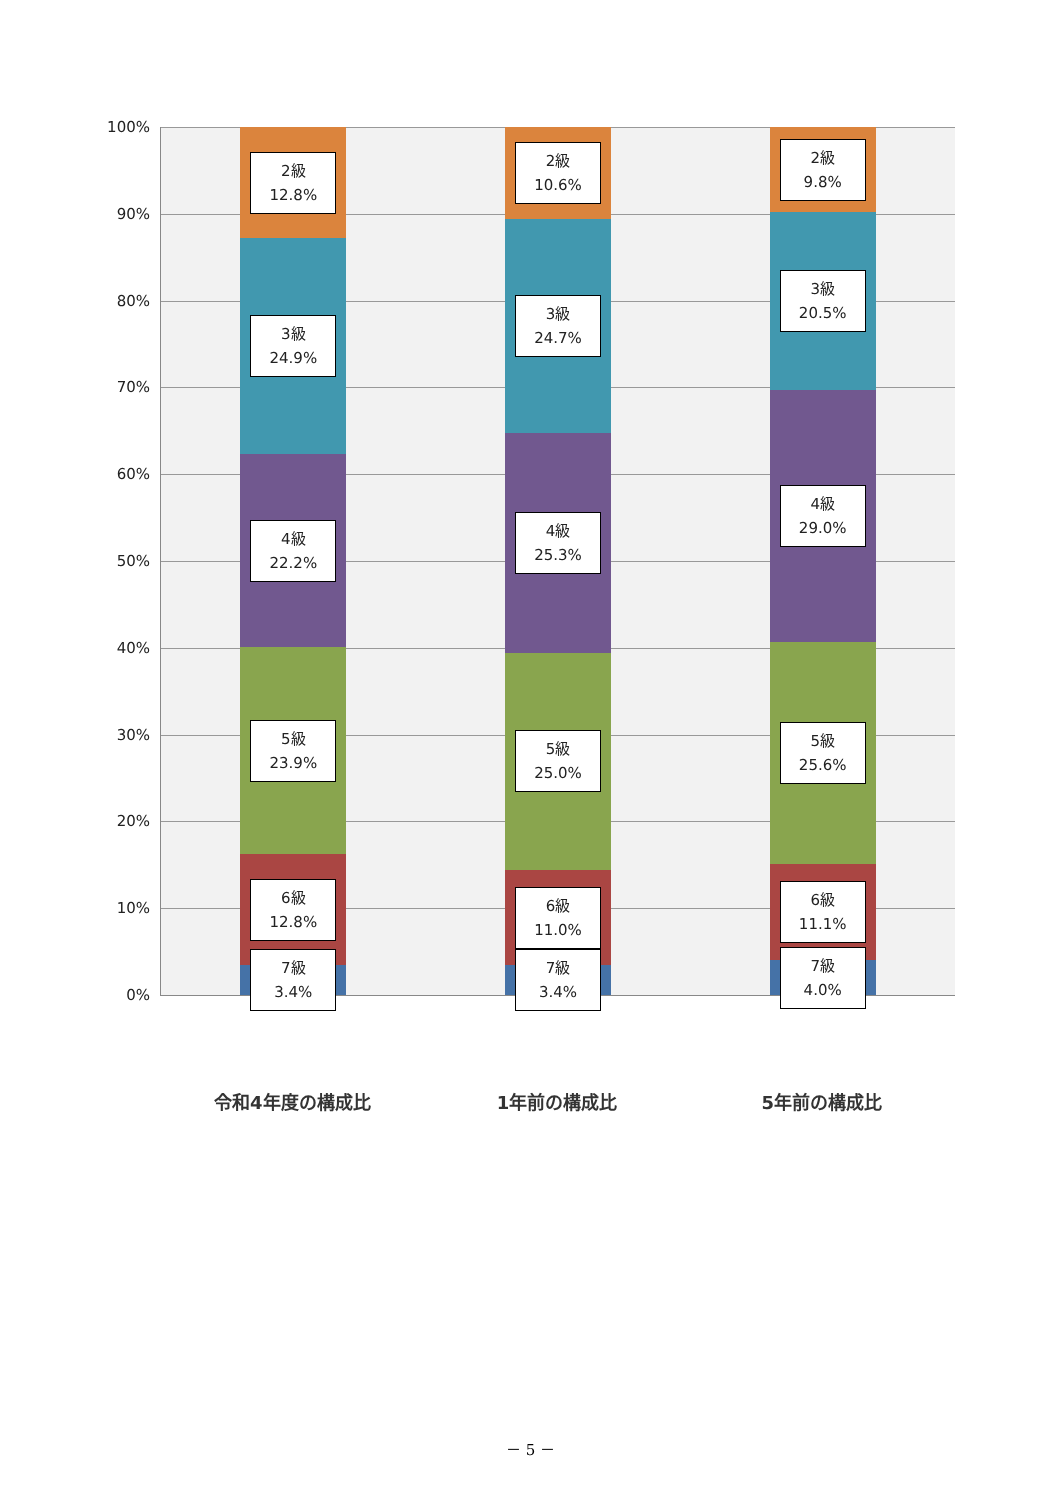100%
90%
80%
70%
60%
50%
40%
30%
20%
10%
0%
2級
12.8%
3級
24.9%
4級
22.2%
5級
23.9%
6級
12.8%
7級
3.4%
2級
10.6%
3級
24.7%
4級
25.3%
5級
25.0%
6級
11.0%
7級
3.4%
2級
9.8%
3級
20.5%
4級
29.0%
5級
25.6%
6級
11.1%
7級
4.0%
令和4年度の構成比 1年前の構成比 5年前の構成比
－ 5 －